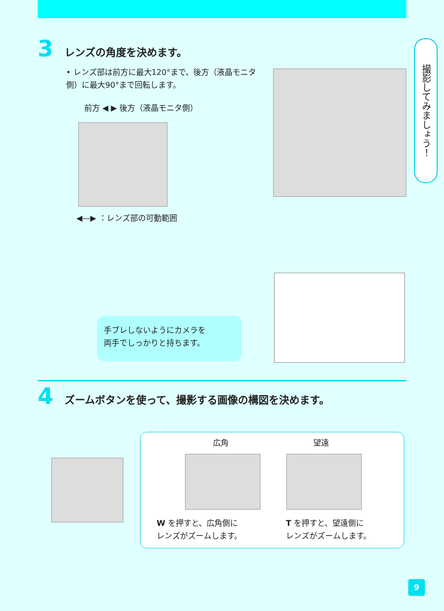撮影してみましょう！
3 レンズの角度を決めます。
• レンズ部は前方に最大120°まで、後方（液晶モニタ側）に最大90°まで回転します。
前方 ◀ ▶ 後方（液晶モニタ側）
◀—▶ ：レンズ部の可動範囲
手ブレしないようにカメラを
両手でしっかりと持ちます。
4
ズームボタンを使って、撮影する画像の構図を決めます。
広角 望遠
W を押すと、広角側に
レンズがズームします。
T を押すと、望遠側に
レンズがズームします。
9